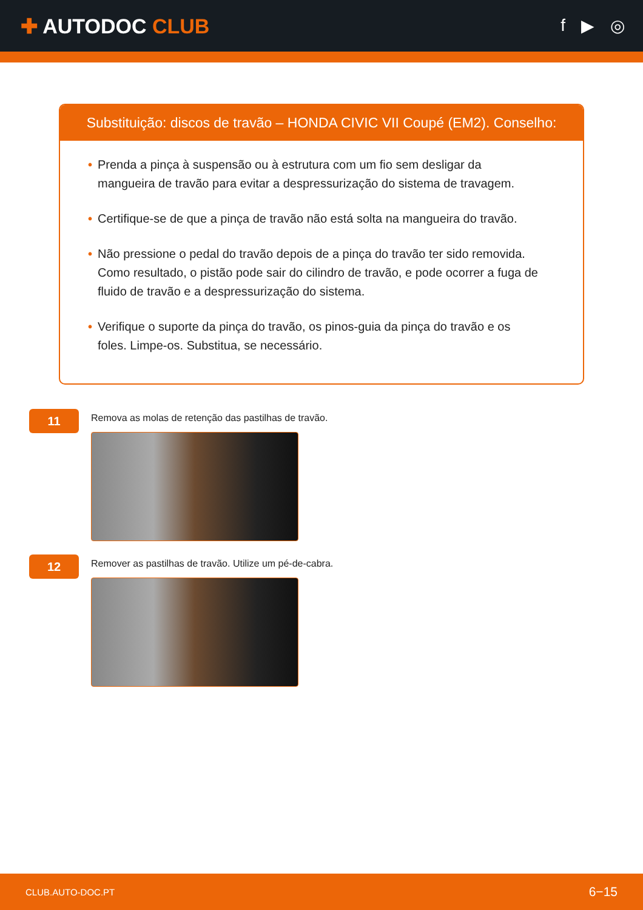✚ AUTODOC CLUB
f ▶ ◎
Substituição: discos de travão – HONDA CIVIC VII Coupé (EM2). Conselho:
• Prenda a pinça à suspensão ou à estrutura com um fio sem desligar da mangueira de travão para evitar a despressurização do sistema de travagem.
• Certifique-se de que a pinça de travão não está solta na mangueira do travão.
• Não pressione o pedal do travão depois de a pinça do travão ter sido removida. Como resultado, o pistão pode sair do cilindro de travão, e pode ocorrer a fuga de fluido de travão e a despressurização do sistema.
• Verifique o suporte da pinça do travão, os pinos-guia da pinça do travão e os foles. Limpe-os. Substitua, se necessário.
11
Remova as molas de retenção das pastilhas de travão.
12
Remover as pastilhas de travão. Utilize um pé-de-cabra.
CLUB.AUTO-DOC.PT 6−15